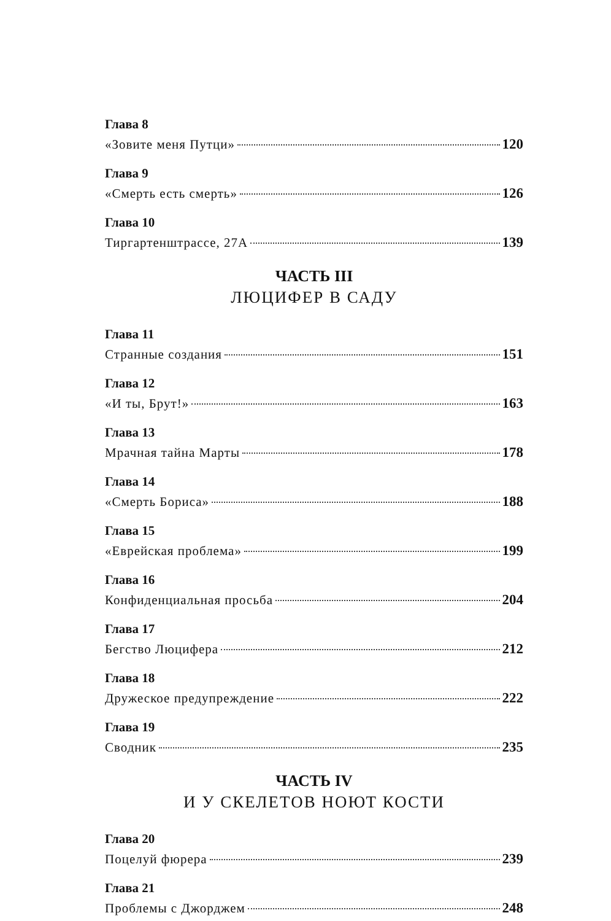Глава 8
«Зовите меня Путци» 120
Глава 9
«Смерть есть смерть» 126
Глава 10
Тиргартенштрассе, 27А 139
ЧАСТЬ III
ЛЮЦИФЕР В САДУ
Глава 11
Странные создания 151
Глава 12
«И ты, Брут!» 163
Глава 13
Мрачная тайна Марты 178
Глава 14
«Смерть Бориса» 188
Глава 15
«Еврейская проблема» 199
Глава 16
Конфиденциальная просьба 204
Глава 17
Бегство Люцифера 212
Глава 18
Дружеское предупреждение 222
Глава 19
Сводник 235
ЧАСТЬ IV
И У СКЕЛЕТОВ НОЮТ КОСТИ
Глава 20
Поцелуй фюрера 239
Глава 21
Проблемы с Джорджем 248